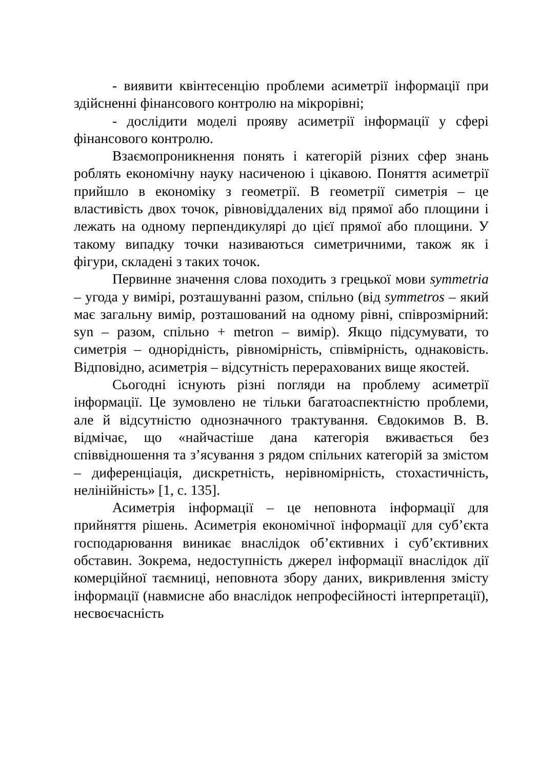- виявити квінтесенцію проблеми асиметрії інформації при здійсненні фінансового контролю на мікрорівні;
- дослідити моделі прояву асиметрії інформації у сфері фінансового контролю.
Взаємопроникнення понять і категорій різних сфер знань роблять економічну науку насиченою і цікавою. Поняття асиметрії прийшло в економіку з геометрії. В геометрії симетрія – це властивість двох точок, рівновіддалених від прямої або площини і лежать на одному перпендикулярі до цієї прямої або площини. У такому випадку точки називаються симетричними, також як і фігури, складені з таких точок.
Первинне значення слова походить з грецької мови symmetria – угода у вимірі, розташуванні разом, спільно (від symmetros – який має загальну вимір, розташований на одному рівні, співрозмірний: syn – разом, спільно + metron – вимір). Якщо підсумувати, то симетрія – однорідність, рівномірність, співмірність, однаковість. Відповідно, асиметрія – відсутність перерахованих вище якостей.
Сьогодні існують різні погляди на проблему асиметрії інформації. Це зумовлено не тільки багатоаспектністю проблеми, але й відсутністю однозначного трактування. Євдокимов В. В. відмічає, що «найчастіше дана категорія вживається без співвідношення та з’ясування з рядом спільних категорій за змістом – диференціація, дискретність, нерівномірність, стохастичність, нелінійність» [1, с. 135].
Асиметрія інформації – це неповнота інформації для прийняття рішень. Асиметрія економічної інформації для суб’єкта господарювання виникає внаслідок об’єктивних і суб’єктивних обставин. Зокрема, недоступність джерел інформації внаслідок дії комерційної таємниці, неповнота збору даних, викривлення змісту інформації (навмисне або внаслідок непрофесійності інтерпретації), несвоєчасність